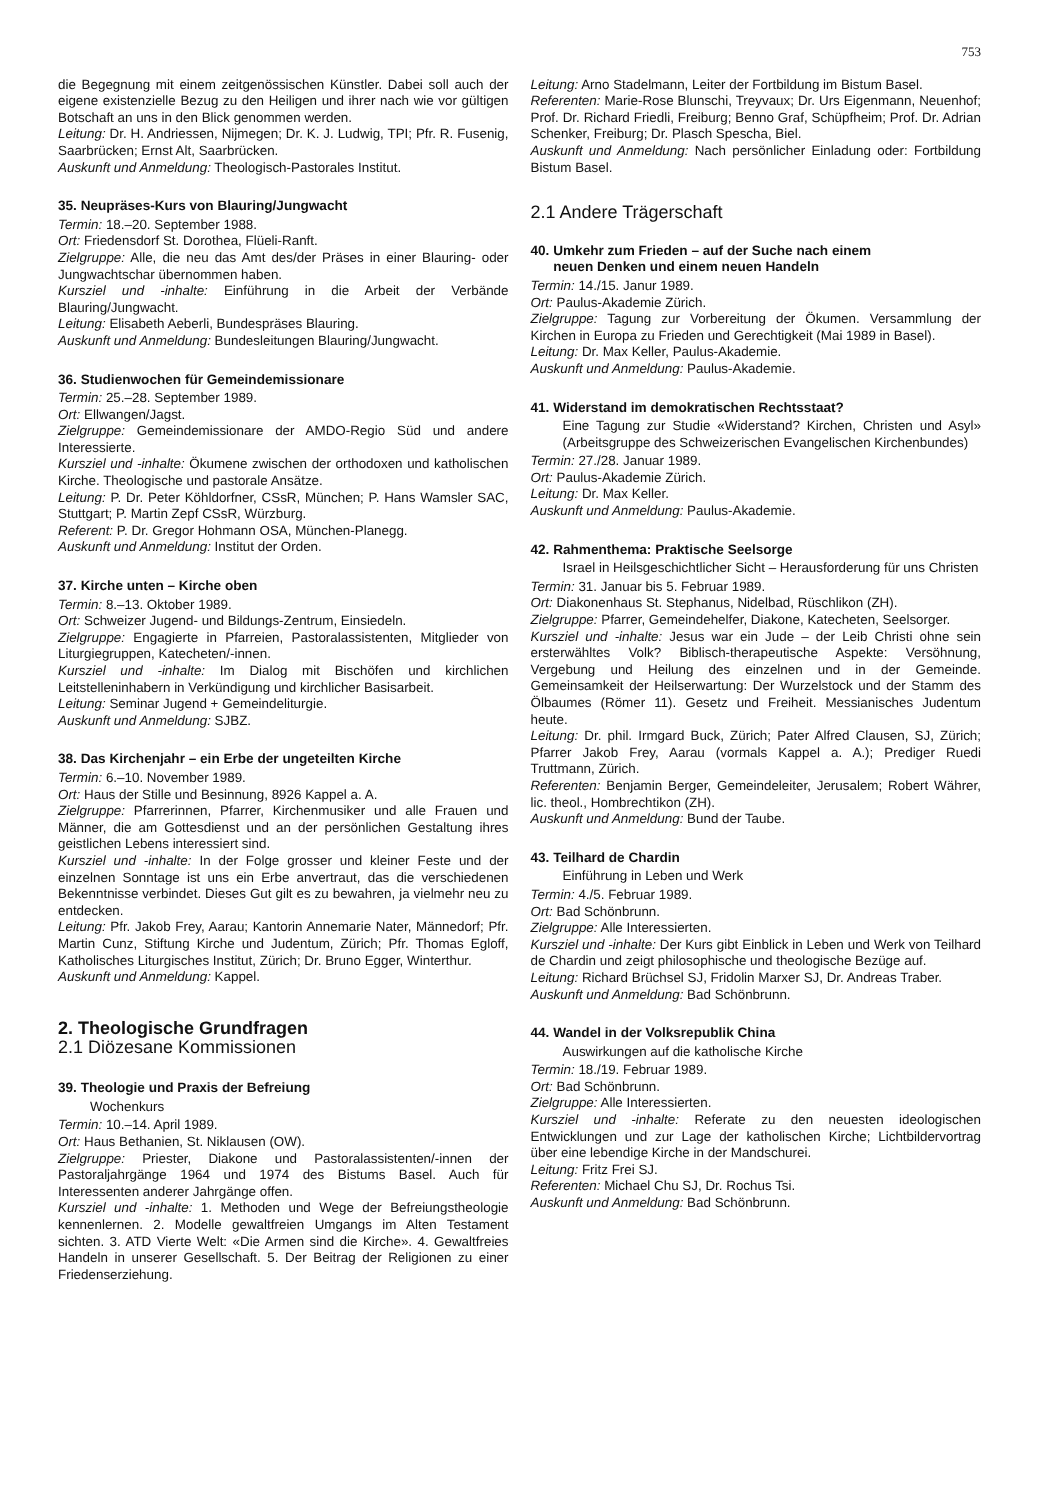753
die Begegnung mit einem zeitgenössischen Künstler. Dabei soll auch der eigene existenzielle Bezug zu den Heiligen und ihrer nach wie vor gültigen Botschaft an uns in den Blick genommen werden.
Leitung: Dr. H. Andriessen, Nijmegen; Dr. K. J. Ludwig, TPI; Pfr. R. Fusenig, Saarbrücken; Ernst Alt, Saarbrücken.
Auskunft und Anmeldung: Theologisch-Pastorales Institut.
35. Neupräses-Kurs von Blauring/Jungwacht
Termin: 18.–20. September 1988.
Ort: Friedensdorf St. Dorothea, Flüeli-Ranft.
Zielgruppe: Alle, die neu das Amt des/der Präses in einer Blauring- oder Jungwachtschar übernommen haben.
Kursziel und -inhalte: Einführung in die Arbeit der Verbände Blauring/Jungwacht.
Leitung: Elisabeth Aeberli, Bundespräses Blauring.
Auskunft und Anmeldung: Bundesleitungen Blauring/Jungwacht.
36. Studienwochen für Gemeindemissionare
Termin: 25.–28. September 1989.
Ort: Ellwangen/Jagst.
Zielgruppe: Gemeindemissionare der AMDO-Regio Süd und andere Interessierte.
Kursziel und -inhalte: Ökumene zwischen der orthodoxen und katholischen Kirche. Theologische und pastorale Ansätze.
Leitung: P. Dr. Peter Köhldorfner, CSsR, München; P. Hans Wamsler SAC, Stuttgart; P. Martin Zepf CSsR, Würzburg.
Referent: P. Dr. Gregor Hohmann OSA, München-Planegg.
Auskunft und Anmeldung: Institut der Orden.
37. Kirche unten – Kirche oben
Termin: 8.–13. Oktober 1989.
Ort: Schweizer Jugend- und Bildungs-Zentrum, Einsiedeln.
Zielgruppe: Engagierte in Pfarreien, Pastoralassistenten, Mitglieder von Liturgiegruppen, Katecheten/-innen.
Kursziel und -inhalte: Im Dialog mit Bischöfen und kirchlichen Leitstelleninhabern in Verkündigung und kirchlicher Basisarbeit.
Leitung: Seminar Jugend + Gemeindeliturgie.
Auskunft und Anmeldung: SJBZ.
38. Das Kirchenjahr – ein Erbe der ungeteilten Kirche
Termin: 6.–10. November 1989.
Ort: Haus der Stille und Besinnung, 8926 Kappel a. A.
Zielgruppe: Pfarrerinnen, Pfarrer, Kirchenmusiker und alle Frauen und Männer, die am Gottesdienst und an der persönlichen Gestaltung ihres geistlichen Lebens interessiert sind.
Kursziel und -inhalte: In der Folge grosser und kleiner Feste und der einzelnen Sonntage ist uns ein Erbe anvertraut, das die verschiedenen Bekenntnisse verbindet. Dieses Gut gilt es zu bewahren, ja vielmehr neu zu entdecken.
Leitung: Pfr. Jakob Frey, Aarau; Kantorin Annemarie Nater, Männedorf; Pfr. Martin Cunz, Stiftung Kirche und Judentum, Zürich; Pfr. Thomas Egloff, Katholisches Liturgisches Institut, Zürich; Dr. Bruno Egger, Winterthur.
Auskunft und Anmeldung: Kappel.
2. Theologische Grundfragen
2.1 Diözesane Kommissionen
39. Theologie und Praxis der Befreiung
Wochenkurs
Termin: 10.–14. April 1989.
Ort: Haus Bethanien, St. Niklausen (OW).
Zielgruppe: Priester, Diakone und Pastoralassistenten/-innen der Pastoraljahrgänge 1964 und 1974 des Bistums Basel. Auch für Interessenten anderer Jahrgänge offen.
Kursziel und -inhalte: 1. Methoden und Wege der Befreiungstheologie kennenlernen. 2. Modelle gewaltfreien Umgangs im Alten Testament sichten. 3. ATD Vierte Welt: «Die Armen sind die Kirche». 4. Gewaltfreies Handeln in unserer Gesellschaft. 5. Der Beitrag der Religionen zu einer Friedenserziehung.
Leitung: Arno Stadelmann, Leiter der Fortbildung im Bistum Basel.
Referenten: Marie-Rose Blunschi, Treyvaux; Dr. Urs Eigenmann, Neuenhof; Prof. Dr. Richard Friedli, Freiburg; Benno Graf, Schüpfheim; Prof. Dr. Adrian Schenker, Freiburg; Dr. Plasch Spescha, Biel.
Auskunft und Anmeldung: Nach persönlicher Einladung oder: Fortbildung Bistum Basel.
2.1 Andere Trägerschaft
40. Umkehr zum Frieden – auf der Suche nach einem
neuen Denken und einem neuen Handeln
Termin: 14./15. Janur 1989.
Ort: Paulus-Akademie Zürich.
Zielgruppe: Tagung zur Vorbereitung der Ökumen. Versammlung der Kirchen in Europa zu Frieden und Gerechtigkeit (Mai 1989 in Basel).
Leitung: Dr. Max Keller, Paulus-Akademie.
Auskunft und Anmeldung: Paulus-Akademie.
41. Widerstand im demokratischen Rechtsstaat?
Eine Tagung zur Studie «Widerstand? Kirchen, Christen und Asyl» (Arbeitsgruppe des Schweizerischen Evangelischen Kirchenbundes)
Termin: 27./28. Januar 1989.
Ort: Paulus-Akademie Zürich.
Leitung: Dr. Max Keller.
Auskunft und Anmeldung: Paulus-Akademie.
42. Rahmenthema: Praktische Seelsorge
Israel in Heilsgeschichtlicher Sicht – Herausforderung für uns Christen
Termin: 31. Januar bis 5. Februar 1989.
Ort: Diakonenhaus St. Stephanus, Nidelbad, Rüschlikon (ZH).
Zielgruppe: Pfarrer, Gemeindehelfer, Diakone, Katecheten, Seelsorger.
Kursziel und -inhalte: Jesus war ein Jude – der Leib Christi ohne sein ersterwähltes Volk? Biblisch-therapeutische Aspekte: Versöhnung, Vergebung und Heilung des einzelnen und in der Gemeinde. Gemeinsamkeit der Heilserwartung: Der Wurzelstock und der Stamm des Ölbaumes (Römer 11). Gesetz und Freiheit. Messianisches Judentum heute.
Leitung: Dr. phil. Irmgard Buck, Zürich; Pater Alfred Clausen, SJ, Zürich; Pfarrer Jakob Frey, Aarau (vormals Kappel a. A.); Prediger Ruedi Truttmann, Zürich.
Referenten: Benjamin Berger, Gemeindeleiter, Jerusalem; Robert Währer, lic. theol., Hombrechtikon (ZH).
Auskunft und Anmeldung: Bund der Taube.
43. Teilhard de Chardin
Einführung in Leben und Werk
Termin: 4./5. Februar 1989.
Ort: Bad Schönbrunn.
Zielgruppe: Alle Interessierten.
Kursziel und -inhalte: Der Kurs gibt Einblick in Leben und Werk von Teilhard de Chardin und zeigt philosophische und theologische Bezüge auf.
Leitung: Richard Brüchsel SJ, Fridolin Marxer SJ, Dr. Andreas Traber.
Auskunft und Anmeldung: Bad Schönbrunn.
44. Wandel in der Volksrepublik China
Auswirkungen auf die katholische Kirche
Termin: 18./19. Februar 1989.
Ort: Bad Schönbrunn.
Zielgruppe: Alle Interessierten.
Kursziel und -inhalte: Referate zu den neuesten ideologischen Entwicklungen und zur Lage der katholischen Kirche; Lichtbildervortrag über eine lebendige Kirche in der Mandschurei.
Leitung: Fritz Frei SJ.
Referenten: Michael Chu SJ, Dr. Rochus Tsi.
Auskunft und Anmeldung: Bad Schönbrunn.